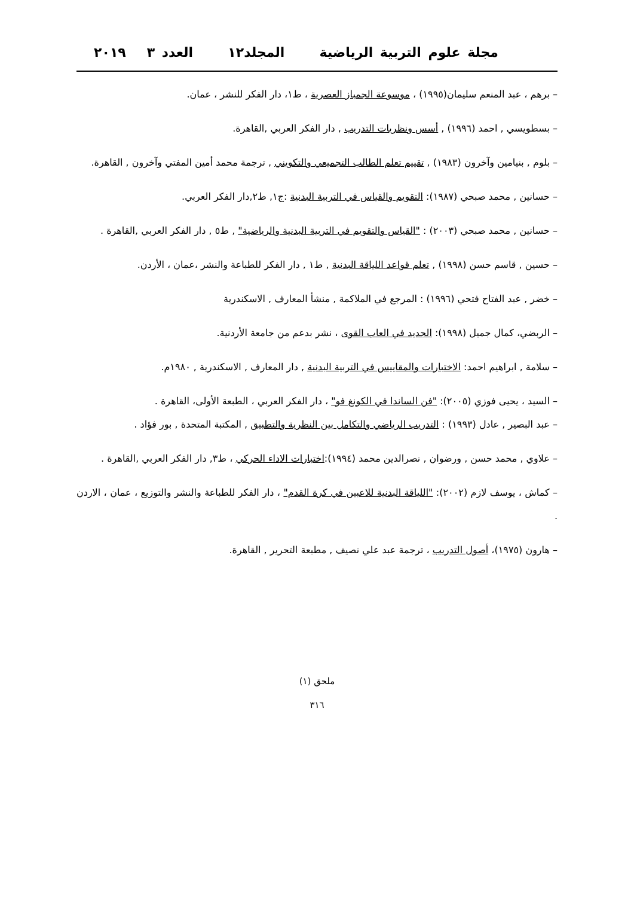مجلة علوم التربية الرياضية المجلد١٢ العدد ٣ ٢٠١٩
– برهم ، عبد المنعم سليمان(١٩٩٥) ، موسوعة الجمباز العصرية ، ط١، دار الفكر للنشر ، عمان.
– بسطويسي , احمد (١٩٩٦) , أسس ونظريات التدريب , دار الفكر العربي ,القاهرة.
– بلوم , بنيامين وآخرون (١٩٨٣) , تقييم تعلم الطالب التجميعي والتكويني , ترجمة محمد أمين المفتي وآخرون , القاهرة.
– حسانين , محمد صبحي (١٩٨٧): التقويم والقياس في التربية البدنية :ج١, ط٢,دار الفكر العربي.
– حسانين , محمد صبحي (٢٠٠٣) : "القياس والتقويم في التربية البدنية والرياضية" , ط٥ , دار الفكر العربي ,القاهرة .
– حسين , قاسم حسن (١٩٩٨) , تعلم قواعد اللياقة البدنية , ط١ , دار الفكر للطباعة والنشر ،عمان ، الأردن.
– خضر , عبد الفتاح فتحي (١٩٩٦) : المرجع في الملاكمة , منشأ المعارف , الاسكندرية
– الربضي، كمال جميل (١٩٩٨): الجديد في العاب القوى ، نشر بدعم من جامعة الأردنية.
– سلامة , ابراهيم احمد: الاختبارات والمقاييس في التربية البدنية , دار المعارف , الاسكندرية , ١٩٨٠م.
– السيد ، يحيى فوزي (٢٠٠٥): "فن الساندا في الكونغ فو" ، دار الفكر العربي ، الطبعة الأولى، القاهرة .
– عبد البصير , عادل (١٩٩٣) : التدريب الرياضي والتكامل بين النظرية والتطبيق , المكتبة المتحدة , بور فؤاد .
– علاوي , محمد حسن , ورضوان , نصرالدين محمد (١٩٩٤):اختبارات الاداء الحركي ، ط٣, دار الفكر العربي ,القاهرة .
– كماش ، يوسف لازم (٢٠٠٢): "اللياقة البدنية للاعبين في كرة القدم" ، دار الفكر للطباعة والنشر والتوزيع ، عمان ، الاردن .
– هارون (١٩٧٥)، أصول التدريب ، ترجمة عبد علي نصيف , مطبعة التحرير , القاهرة.
ملحق (١)
٣١٦